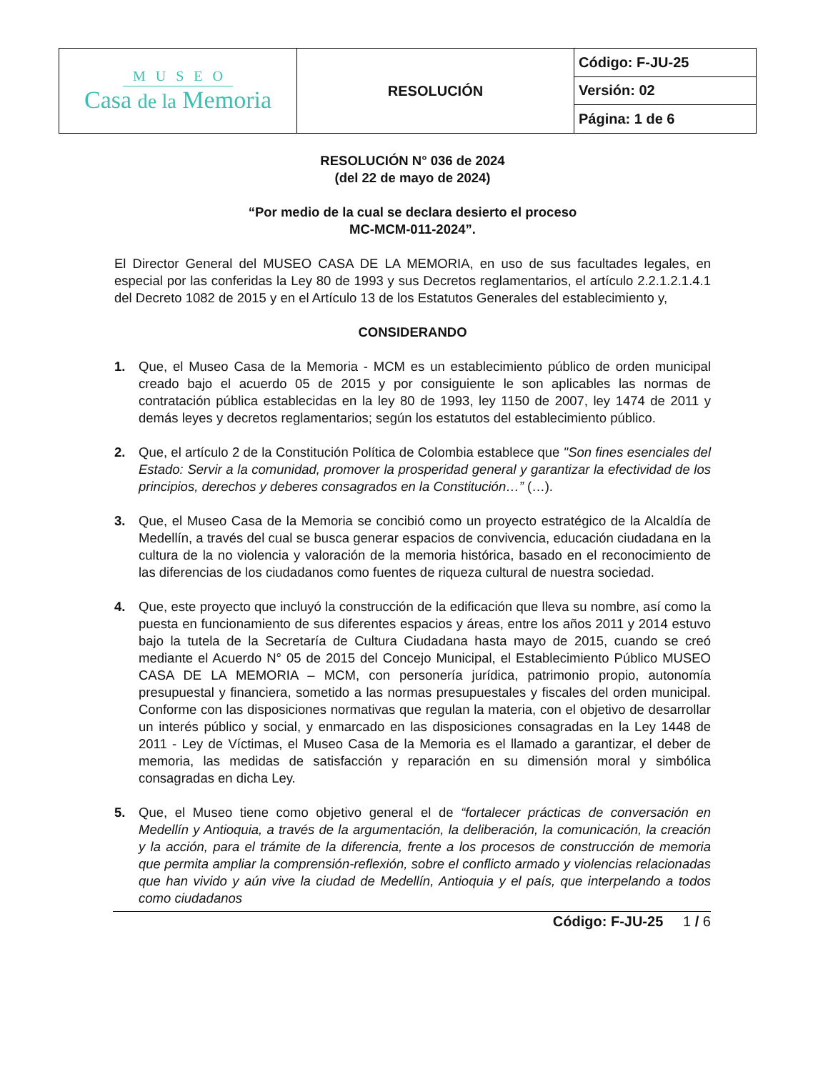| MUSEO Casa de la Memoria | RESOLUCIÓN | Código: F-JU-25 |
| | | Versión: 02 |
| | | Página: 1 de 6 |
RESOLUCIÓN N° 036 de 2024
(del 22 de mayo de 2024)
“Por medio de la cual se declara desierto el proceso
MC-MCM-011-2024”.
El Director General del MUSEO CASA DE LA MEMORIA, en uso de sus facultades legales, en especial por las conferidas la Ley 80 de 1993 y sus Decretos reglamentarios, el artículo 2.2.1.2.1.4.1 del Decreto 1082 de 2015 y en el Artículo 13 de los Estatutos Generales del establecimiento y,
CONSIDERANDO
1. Que, el Museo Casa de la Memoria - MCM es un establecimiento público de orden municipal creado bajo el acuerdo 05 de 2015 y por consiguiente le son aplicables las normas de contratación pública establecidas en la ley 80 de 1993, ley 1150 de 2007, ley 1474 de 2011 y demás leyes y decretos reglamentarios; según los estatutos del establecimiento público.
2. Que, el artículo 2 de la Constitución Política de Colombia establece que "Son fines esenciales del Estado: Servir a la comunidad, promover la prosperidad general y garantizar la efectividad de los principios, derechos y deberes consagrados en la Constitución…” (…).
3. Que, el Museo Casa de la Memoria se concibió como un proyecto estratégico de la Alcaldía de Medellín, a través del cual se busca generar espacios de convivencia, educación ciudadana en la cultura de la no violencia y valoración de la memoria histórica, basado en el reconocimiento de las diferencias de los ciudadanos como fuentes de riqueza cultural de nuestra sociedad.
4. Que, este proyecto que incluyó la construcción de la edificación que lleva su nombre, así como la puesta en funcionamiento de sus diferentes espacios y áreas, entre los años 2011 y 2014 estuvo bajo la tutela de la Secretaría de Cultura Ciudadana hasta mayo de 2015, cuando se creó mediante el Acuerdo N° 05 de 2015 del Concejo Municipal, el Establecimiento Público MUSEO CASA DE LA MEMORIA – MCM, con personería jurídica, patrimonio propio, autonomía presupuestal y financiera, sometido a las normas presupuestales y fiscales del orden municipal. Conforme con las disposiciones normativas que regulan la materia, con el objetivo de desarrollar un interés público y social, y enmarcado en las disposiciones consagradas en la Ley 1448 de 2011 - Ley de Víctimas, el Museo Casa de la Memoria es el llamado a garantizar, el deber de memoria, las medidas de satisfacción y reparación en su dimensión moral y simbólica consagradas en dicha Ley.
5. Que, el Museo tiene como objetivo general el de “fortalecer prácticas de conversación en Medellín y Antioquia, a través de la argumentación, la deliberación, la comunicación, la creación y la acción, para el trámite de la diferencia, frente a los procesos de construcción de memoria que permita ampliar la comprensión-reflexión, sobre el conflicto armado y violencias relacionadas que han vivido y aún vive la ciudad de Medellín, Antioquia y el país, que interpelando a todos como ciudadanos
Código: F-JU-25 1 / 6